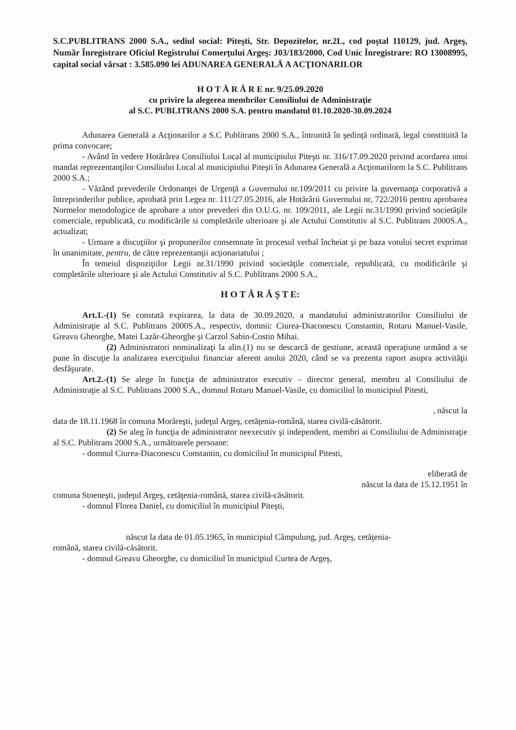S.C.PUBLITRANS 2000 S.A., sediul social: Piteşti, Str. Depozitelor, nr.2L, cod poştal 110129, jud. Argeş, Număr Înregistrare Oficiul Registrului Comerţului Argeş: J03/183/2000, Cod Unic Înregistrare: RO 13008995, capital social vărsat : 3.585.090 lei ADUNAREA GENERALĂ A ACŢIONARILOR
H O T Ă R Â R E nr. 9/25.09.2020
cu privire la alegerea membrilor Consiliului de Administraţie
al S.C. PUBLITRANS 2000 S.A. pentru mandatul 01.10.2020-30.09.2024
Adunarea Generală a Acţionarilor a S.C Publitrans 2000 S.A., întrunită în şedinţă ordinară, legal constituită la prima convocare;
- Având în vedere Hotărârea Consiliului Local al municipiului Piteşti nr. 316/17.09.2020 privind acordarea unui mandat reprezentanţilor Consiliului Local al municipiului Piteşti în Adunarea Generală a Acţionarilorm la S.C. Publitrans 2000 S.A.;
- Văzând prevederile Ordonanţei de Urgenţă a Guvernului nr.109/2011 cu privire la guvernanţa corporativă a întreprinderilor publice, aprobată prin Legea nr. 111/27.05.2016, ale Hotărârii Guvernului nr, 722/2016 pentru aprobarea Normelor metodologice de aprobare a unor prevederi din O.U.G. nr. 109/2011, ale Legii nr.31/1990 privind societăţile comerciale, republicată, cu modificările si completările ulterioare şi ale Actului Constitutiv al S.C. Publitrans 2000S.A., actualizat;
- Urmare a discuţiilor şi propunerilor consemnate în procesul verbal încheiat şi pe baza votului secret exprimat în unanimitate, pentru, de către reprezentanţii acţionariatului ;
În temeiul dispoziţiilor Legii nr.31/1990 privind societăţile comerciale, republicată, cu modificările şi completările ulterioare şi ale Actului Constitutiv al S.C. Publitrans 2000 S.A.,
H O T Ă R Ă Ş T E:
Art.1.-(1) Se constată expirarea, la data de 30.09.2020, a mandatului administratorilor Consiliului de Administraţie al S.C. Publitrans 2000S.A., respectiv, domnii: Ciurea-Diaconescu Constantin, Rotaru Manuel-Vasile, Greavu Gheorghe, Matei Lazăr-Gheorghe şi Carzol Sabin-Costin Mihai.
(2) Administratori nominalizaţi la alin.(1) nu se descarcă de gestiune, această operaţiune urmând a se pune în discuţie la analizarea exerciţiului financiar aferent anului 2020, când se va prezenta raport asupra activităţii desfăşurate.
Art.2.-(1) Se alege în funcţia de administrator executiv – director general, membru al Consiliului de Administraţie al S.C. Publitrans 2000 S.A., domnul Rotaru Manuel-Vasile, cu domiciliul în municipiul Pitesti,
, născut la
data de 18.11.1968 în comuna Morăreşti, judeţul Argeş, cetăţenia-română, starea civilă-căsătorit.
(2) Se aleg în funcţia de administrator neexecutiv şi independent, membri ai Consiliului de Administraţie al S.C. Publitrans 2000 S.A., următoarele persoane:
- domnul Ciurea-Diaconescu Constantin, cu domiciliul în municipiul Pitesti,
eliberată de
născut la data de 15.12.1951 în
comuna Stoeneşti, judeţul Argeş, cetăţenia-română, starea civilă-căsătorit.
- domnul Florea Daniel, cu domiciliul în municipiul Piteşti,
născut la data de 01.05.1965, în municipiul Câmpulung, jud. Argeş, cetăţenia-
română, starea civilă-căsătorit.
- domnul Greavu Gheorghe, cu domiciliul în municipiul Curtea de Argeş,